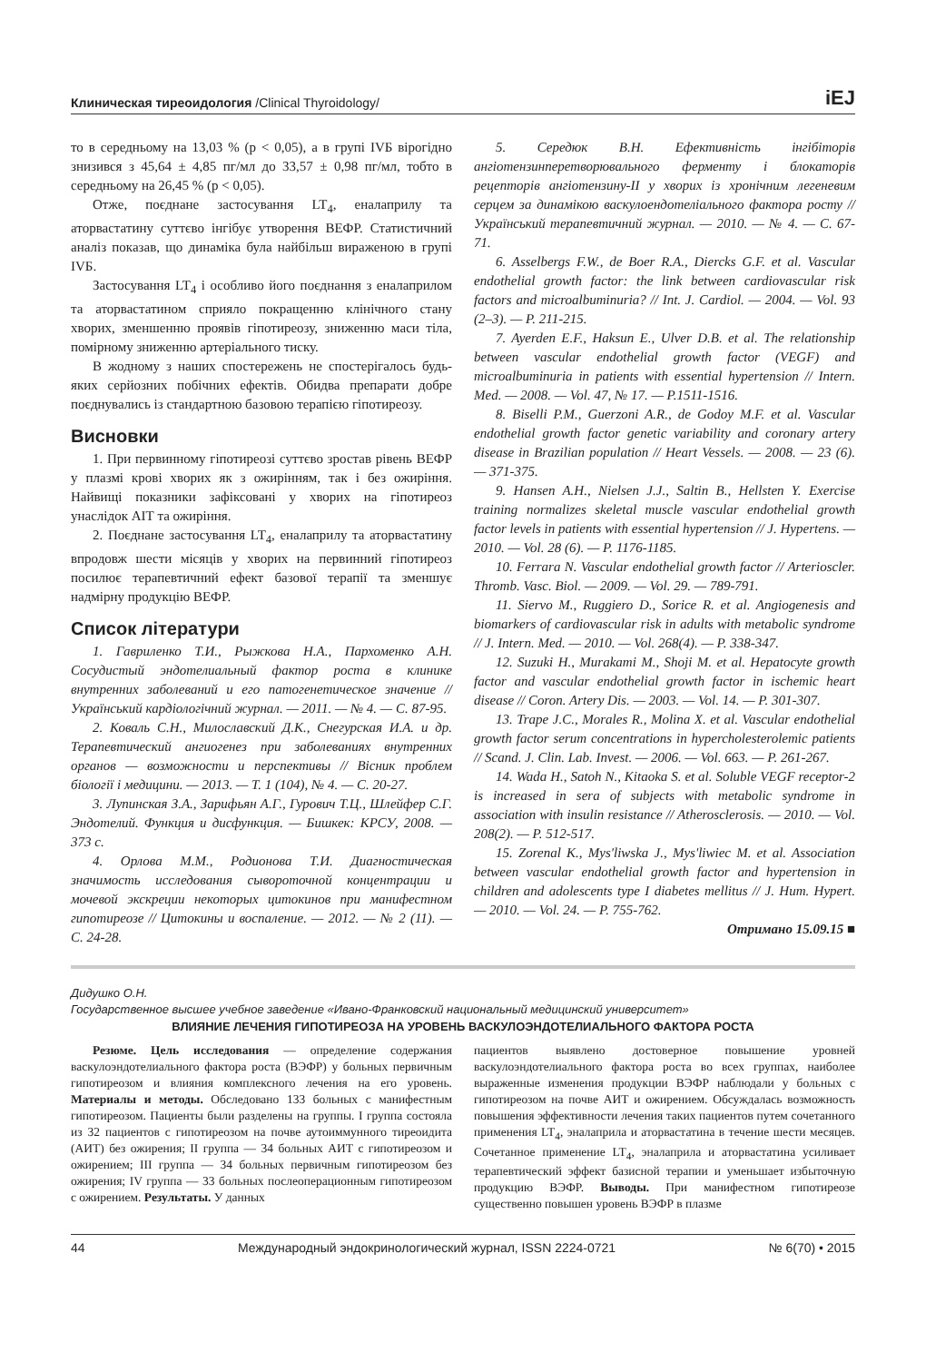Клиническая тиреоидология /Clinical Thyroidology/ iEJ
то в середньому на 13,03 % (р < 0,05), а в групі IVБ вірогідно знизився з 45,64 ± 4,85 пг/мл до 33,57 ± 0,98 пг/мл, тобто в середньому на 26,45 % (р < 0,05).
Отже, поєднане застосування LT<sub>4</sub>, еналаприлу та аторвастатину суттєво інгібує утворення ВЕФР. Статистичний аналіз показав, що динаміка була найбільш вираженою в групі IVБ.
Застосування LT<sub>4</sub> і особливо його поєднання з еналаприлом та аторвастатином сприяло покращенню клінічного стану хворих, зменшенню проявів гіпотиреозу, зниженню маси тіла, помірному зниженню артеріального тиску.
В жодному з наших спостережень не спостерігалось будь-яких серйозних побічних ефектів. Обидва препарати добре поєднувались із стандартною базовою терапією гіпотиреозу.
Висновки
1. При первинному гіпотиреозі суттєво зростав рівень ВЕФР у плазмі крові хворих як з ожирінням, так і без ожиріння. Найвищі показники зафіксовані у хворих на гіпотиреоз унаслідок АІТ та ожиріння.
2. Поєднане застосування LT<sub>4</sub>, еналаприлу та аторвастатину впродовж шести місяців у хворих на первинний гіпотиреоз посилює терапевтичний ефект базової терапії та зменшує надмірну продукцію ВЕФР.
Список літератури
1. Гавриленко Т.И., Рыжкова Н.А., Пархоменко А.Н. Сосудистый эндотелиальный фактор роста в клинике внутренних заболеваний и его патогенетическое значение // Український кардіологічний журнал. — 2011. — № 4. — С. 87-95.
2. Коваль С.Н., Милославский Д.К., Снегурская И.А. и др. Терапевтический ангиогенез при заболеваниях внутренних органов — возможности и перспективы // Вісник проблем біології і медицини. — 2013. — Т. 1 (104), № 4. — С. 20-27.
3. Лупинская З.А., Зарифьян А.Г., Гурович Т.Ц., Шлейфер С.Г. Эндотелий. Функция и дисфункция. — Бишкек: КРСУ, 2008. — 373 с.
4. Орлова М.М., Родионова Т.И. Диагностическая значимость исследования сывороточной концентрации и мочевой экскреции некоторых цитокинов при манифестном гипотиреозе // Цитокины и воспаление. — 2012. — № 2 (11). — С. 24-28.
5. Середюк В.Н. Ефективність інгібіторів ангіотензинперетворювального ферменту і блокаторів рецепторів ангіотензину-II у хворих із хронічним легеневим серцем за динамікою васкулоендотеліального фактора росту // Український терапевтичний журнал. — 2010. — № 4. — С. 67-71.
6. Asselbergs F.W., de Boer R.A., Diercks G.F. et al. Vascular endothelial growth factor: the link between cardiovascular risk factors and microalbuminuria? // Int. J. Cardiol. — 2004. — Vol. 93 (2–3). — P. 211-215.
7. Ayerden E.F., Haksun E., Ulver D.B. et al. The relationship between vascular endothelial growth factor (VEGF) and microalbuminuria in patients with essential hypertension // Intern. Med. — 2008. — Vol. 47, № 17. — P.1511-1516.
8. Biselli P.M., Guerzoni A.R., de Godoy M.F. et al. Vascular endothelial growth factor genetic variability and coronary artery disease in Brazilian population // Heart Vessels. — 2008. — 23 (6). — 371-375.
9. Hansen A.H., Nielsen J.J., Saltin B., Hellsten Y. Exercise training normalizes skeletal muscle vascular endothelial growth factor levels in patients with essential hypertension // J. Hypertens. — 2010. — Vol. 28 (6). — P. 1176-1185.
10. Ferrara N. Vascular endothelial growth factor // Arterioscler. Thromb. Vasc. Biol. — 2009. — Vol. 29. — 789-791.
11. Siervo M., Ruggiero D., Sorice R. et al. Angiogenesis and biomarkers of cardiovascular risk in adults with metabolic syndrome // J. Intern. Med. — 2010. — Vol. 268(4). — P. 338-347.
12. Suzuki H., Murakami M., Shoji M. et al. Hepatocyte growth factor and vascular endothelial growth factor in ischemic heart disease // Coron. Artery Dis. — 2003. — Vol. 14. — P. 301-307.
13. Trape J.C., Morales R., Molina X. et al. Vascular endothelial growth factor serum concentrations in hypercholesterolemic patients // Scand. J. Clin. Lab. Invest. — 2006. — Vol. 663. — P. 261-267.
14. Wada H., Satoh N., Kitaoka S. et al. Soluble VEGF receptor-2 is increased in sera of subjects with metabolic syndrome in association with insulin resistance // Atherosclerosis. — 2010. — Vol. 208(2). — P. 512-517.
15. Zorenal K., Mys'liwska J., Mys'liwiec M. et al. Association between vascular endothelial growth factor and hypertension in children and adolescents type I diabetes mellitus // J. Hum. Hypert. — 2010. — Vol. 24. — P. 755-762.
Отримано 15.09.15 ■
Дидушко О.Н.
Государственное высшее учебное заведение «Ивано-Франковский национальный медицинский университет»
ВЛИЯНИЕ ЛЕЧЕНИЯ ГИПОТИРЕОЗА НА УРОВЕНЬ ВАСКУЛОЭНДОТЕЛИАЛЬНОГО ФАКТОРА РОСТА
Резюме. Цель исследования — определение содержания васкулоэндотелиального фактора роста (ВЭФР) у больных первичным гипотиреозом и влияния комплексного лечения на его уровень. Материалы и методы. Обследовано 133 больных с манифестным гипотиреозом. Пациенты были разделены на группы. I группа состояла из 32 пациентов с гипотиреозом на почве аутоиммунного тиреоидита (АИТ) без ожирения; II группа — 34 больных АИТ с гипотиреозом и ожирением; III группа — 34 больных первичным гипотиреозом без ожирения; IV группа — 33 больных послеоперационным гипотиреозом с ожирением. Результаты. У данных
пациентов выявлено достоверное повышение уровней васкулоэндотелиального фактора роста во всех группах, наиболее выраженные изменения продукции ВЭФР наблюдали у больных с гипотиреозом на почве АИТ и ожирением. Обсуждалась возможность повышения эффективности лечения таких пациентов путем сочетанного применения LT<sub>4</sub>, эналаприла и аторвастатина в течение шести месяцев. Сочетанное применение LT<sub>4</sub>, эналаприла и аторвастатина усиливает терапевтический эффект базисной терапии и уменьшает избыточную продукцию ВЭФР. Выводы. При манифестном гипотиреозе существенно повышен уровень ВЭФР в плазме
44 Международный эндокринологический журнал, ISSN 2224-0721 № 6(70) • 2015